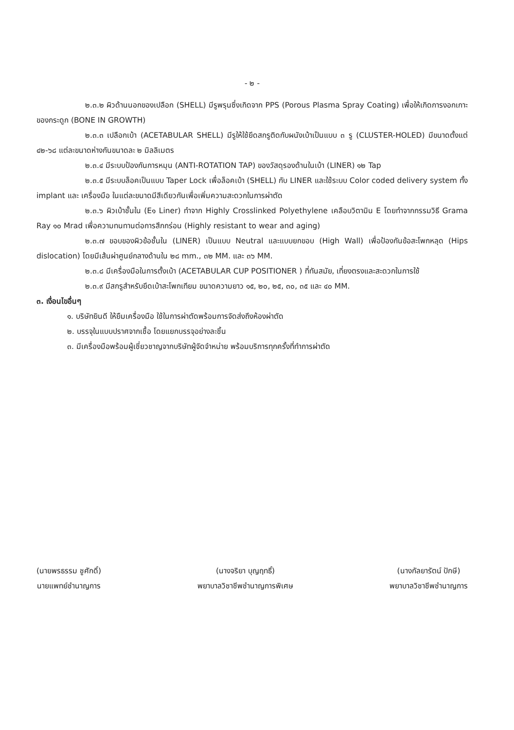- ๒ -
๒.๓.๒ ผิวด้านนอกของเปลือก (SHELL) มีรูพรุนซึ่งเกิดจาก PPS (Porous Plasma Spray Coating) เพื่อให้เกิดการงอกเกาะของกระดูก (BONE IN GROWTH)
๒.๓.๓ เปลือกเบ้า (ACETABULAR SHELL) มีรูให้ใช้ยึดสกรูติดกับผนังเบ้าเป็นแบบ ๓ รู (CLUSTER-HOLED) มีขนาดตั้งแต่ ๔๒-๖๘ แต่ละขนาดห่างกันขนาดละ ๒ มิลลิเมตร
๒.๓.๔ มีระบบป้องกันการหมุน (ANTI-ROTATION TAP) ของวัสดุรองด้านในเบ้า (LINER) ๑๒ Tap
๒.๓.๕ มีระบบล็อคเป็นแบบ Taper Lock เพื่อล็อคเบ้า (SHELL) กับ LINER และใช้ระบบ Color coded delivery system ทั้ง implant และ เครื่องมือ ในแต่ละขนาดมีสีเดียวกันเพื่อเพิ่มความสะดวกในการผ่าตัด
๒.๓.๖ ผิวเบ้าชั้นใน (E๑ Liner) ทำจาก Highly Crosslinked Polyethylene เคลือบวิตามิน E โดยทำจากกรรมวิธี Grama Ray ๑๐ Mrad เพื่อความทนทานต่อการสึกกร่อน (Highly resistant to wear and aging)
๒.๓.๗ ขอบของผิวข้อชั้นใน (LINER) เป็นแบบ Neutral และแบบยกขอบ (High Wall) เพื่อป้องกันข้อสะโพกหลุด (Hips dislocation) โดยมีเส้นผ่าศูนย์กลางด้านใน ๒๘ mm., ๓๒ MM. และ ๓๖ MM.
๒.๓.๘ มีเครื่องมือในการตั้งเบ้า (ACETABULAR CUP POSITIONER ) ที่ทันสมัย, เที่ยงตรงและสะดวกในการใช้
๒.๓.๙ มีสกรูสำหรับยึดเบ้าสะโพกเทียม ขนาดความยาว ๑๕, ๒๐, ๒๕, ๓๐, ๓๕ และ ๔๐ MM.
๓. เงื่อนไขอื่นๆ
๑. บริษัทยินดี ให้ยืมเครื่องมือ ใช้ในการผ่าตัดพร้อมการจัดส่งถึงห้องผ่าตัด
๒. บรรจุในแบบปราศจากเชื้อ โดยแยกบรรจุอย่างละชิ้น
๓. มีเครื่องมือพร้อมผู้เชี่ยวชาญจากบริษัทผู้จัดจำหน่าย พร้อมบริการทุกครั้งที่ทำการผ่าตัด
(นายพรธรรม ชูศักดิ์)
นายแพทย์ชำนาญการ
(นางจริยา บุญฤทธิ์)
พยาบาลวิชาชีพชำนาญการพิเศษ
(นางกัลยารัตน์ ปักษี)
พยาบาลวิชาชีพชำนาญการ